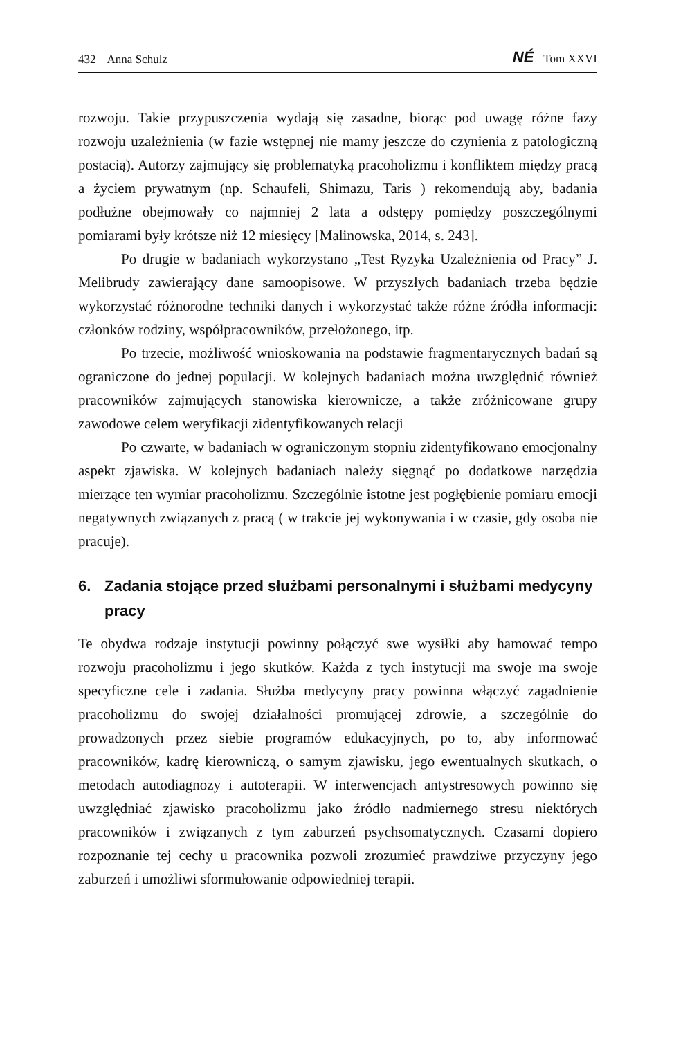432 Anna Schulz
NÉ Tom XXVI
rozwoju. Takie przypuszczenia wydają się zasadne, biorąc pod uwagę różne fazy rozwoju uzależnienia (w fazie wstępnej nie mamy jeszcze do czynienia z patologiczną postacią). Autorzy zajmujący się problematyką pracoholizmu i konfliktem między pracą a życiem prywatnym (np. Schaufeli, Shimazu, Taris ) rekomendują aby, badania podłużne obejmowały co najmniej 2 lata a odstępy pomiędzy poszczególnymi pomiarami były krótsze niż 12 miesięcy [Malinowska, 2014, s. 243].
Po drugie w badaniach wykorzystano „Test Ryzyka Uzależnienia od Pracy” J. Melibrudy zawierający dane samoopisowe. W przyszłych badaniach trzeba będzie wykorzystać różnorodne techniki danych i wykorzystać także różne źródła informacji: członków rodziny, współpracowników, przełożonego, itp.
Po trzecie, możliwość wnioskowania na podstawie fragmentarycznych badań są ograniczone do jednej populacji. W kolejnych badaniach można uwzględnić również pracowników zajmujących stanowiska kierownicze, a także zróżnicowane grupy zawodowe celem weryfikacji zidentyfikowanych relacji
Po czwarte, w badaniach w ograniczonym stopniu zidentyfikowano emocjonalny aspekt zjawiska. W kolejnych badaniach należy sięgnąć po dodatkowe narzędzia mierzące ten wymiar pracoholizmu. Szczególnie istotne jest pogłębienie pomiaru emocji negatywnych związanych z pracą ( w trakcie jej wykonywania i w czasie, gdy osoba nie pracuje).
6. Zadania stojące przed służbami personalnymi i służbami medycyny pracy
Te obydwa rodzaje instytucji powinny połączyć swe wysiłki aby hamować tempo rozwoju pracoholizmu i jego skutków. Każda z tych instytucji ma swoje ma swoje specyficzne cele i zadania. Służba medycyny pracy powinna włączyć zagadnienie pracoholizmu do swojej działalności promującej zdrowie, a szczególnie do prowadzonych przez siebie programów edukacyjnych, po to, aby informować pracowników, kadrę kierowniczą, o samym zjawisku, jego ewentualnych skutkach, o metodach autodiagnozy i autoterapii. W interwencjach antystresowych powinno się uwzględniać zjawisko pracoholizmu jako źródło nadmiernego stresu niektórych pracowników i związanych z tym zaburzeń psychsomatycznych. Czasami dopiero rozpoznanie tej cechy u pracownika pozwoli zrozumieć prawdziwe przyczyny jego zaburzeń i umożliwi sformułowanie odpowiedniej terapii.